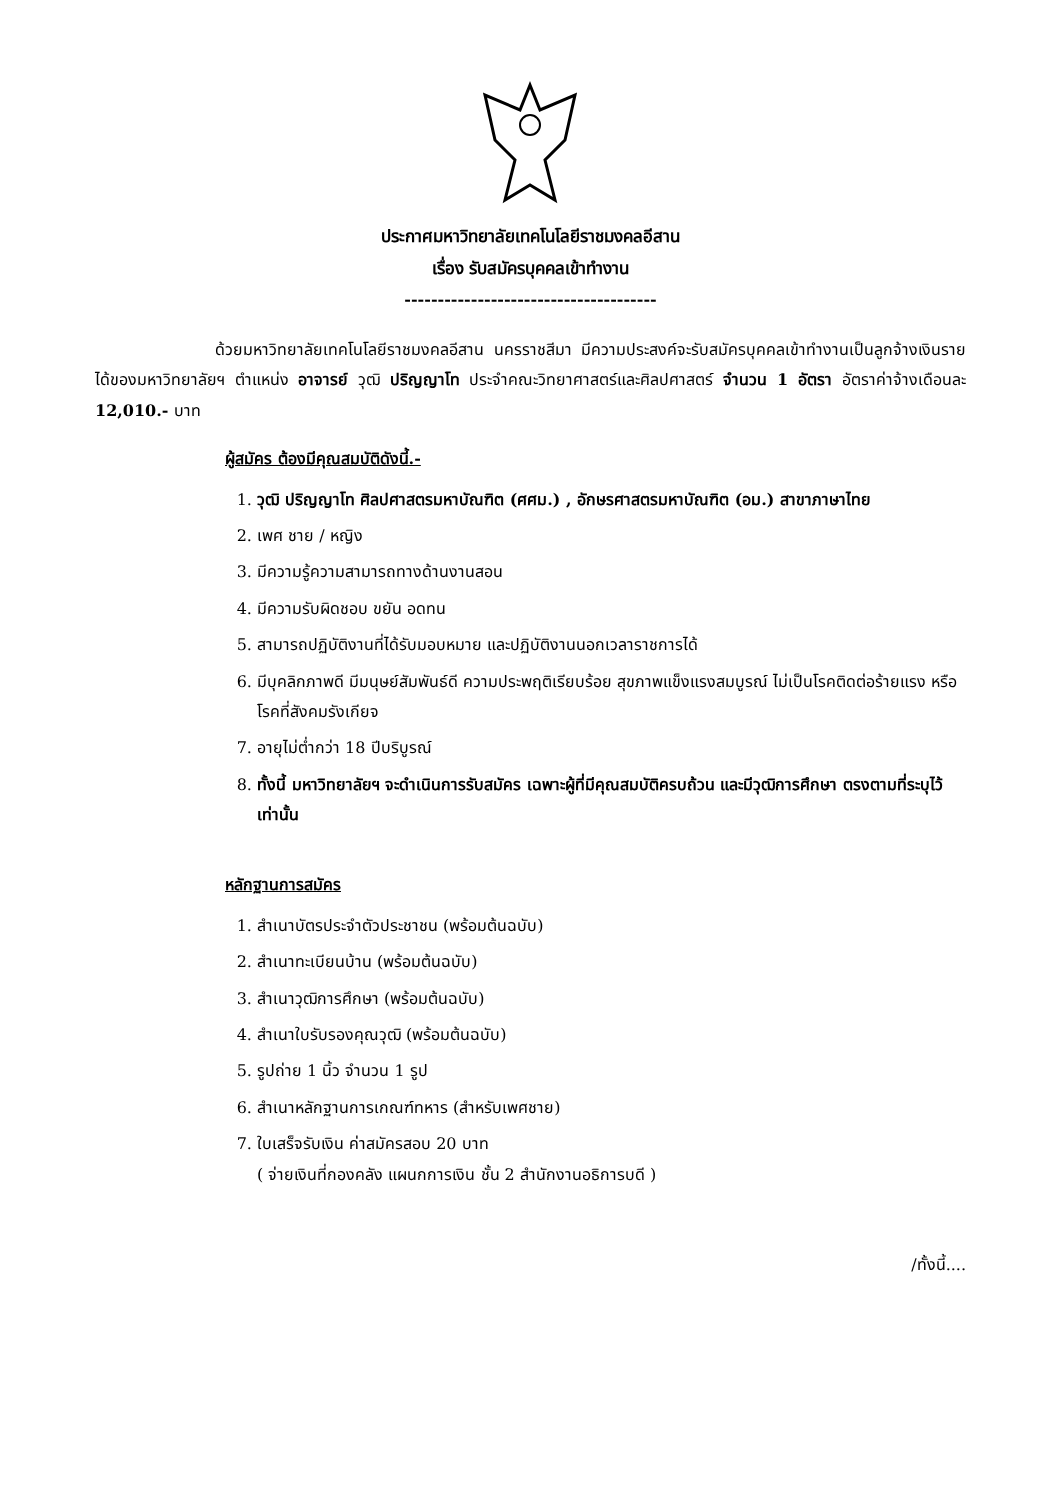ประกาศมหาวิทยาลัยเทคโนโลยีราชมงคลอีสาน
เรื่อง รับสมัครบุคคลเข้าทำงาน
--------------------------------------
ด้วยมหาวิทยาลัยเทคโนโลยีราชมงคลอีสาน นครราชสีมา มีความประสงค์จะรับสมัครบุคคลเข้าทำงานเป็นลูกจ้างเงินรายได้ของมหาวิทยาลัยฯ ตำแหน่ง อาจารย์ วุฒิ ปริญญาโท ประจำคณะวิทยาศาสตร์และศิลปศาสตร์ จำนวน 1 อัตรา อัตราค่าจ้างเดือนละ 12,010.- บาท
ผู้สมัคร ต้องมีคุณสมบัติดังนี้.-
1. วุฒิ ปริญญาโท ศิลปศาสตรมหาบัณฑิต (ศศม.) , อักษรศาสตรมหาบัณฑิต (อม.) สาขาภาษาไทย
2. เพศ ชาย / หญิง
3. มีความรู้ความสามารถทางด้านงานสอน
4. มีความรับผิดชอบ ขยัน อดทน
5. สามารถปฏิบัติงานที่ได้รับมอบหมาย และปฏิบัติงานนอกเวลาราชการได้
6. มีบุคลิกภาพดี มีมนุษย์สัมพันธ์ดี ความประพฤติเรียบร้อย สุขภาพแข็งแรงสมบูรณ์ ไม่เป็นโรคติดต่อร้ายแรง หรือ โรคที่สังคมรังเกียจ
7. อายุไม่ต่ำกว่า 18 ปีบริบูรณ์
8. ทั้งนี้ มหาวิทยาลัยฯ จะดำเนินการรับสมัคร เฉพาะผู้ที่มีคุณสมบัติครบถ้วน และมีวุฒิการศึกษา ตรงตามที่ระบุไว้เท่านั้น
หลักฐานการสมัคร
1. สำเนาบัตรประจำตัวประชาชน (พร้อมต้นฉบับ)
2. สำเนาทะเบียนบ้าน (พร้อมต้นฉบับ)
3. สำเนาวุฒิการศึกษา (พร้อมต้นฉบับ)
4. สำเนาใบรับรองคุณวุฒิ (พร้อมต้นฉบับ)
5. รูปถ่าย 1 นิ้ว จำนวน 1 รูป
6. สำเนาหลักฐานการเกณฑ์ทหาร (สำหรับเพศชาย)
7. ใบเสร็จรับเงิน ค่าสมัครสอบ 20 บาท
( จ่ายเงินที่กองคลัง แผนกการเงิน ชั้น 2 สำนักงานอธิการบดี )
/ทั้งนี้....